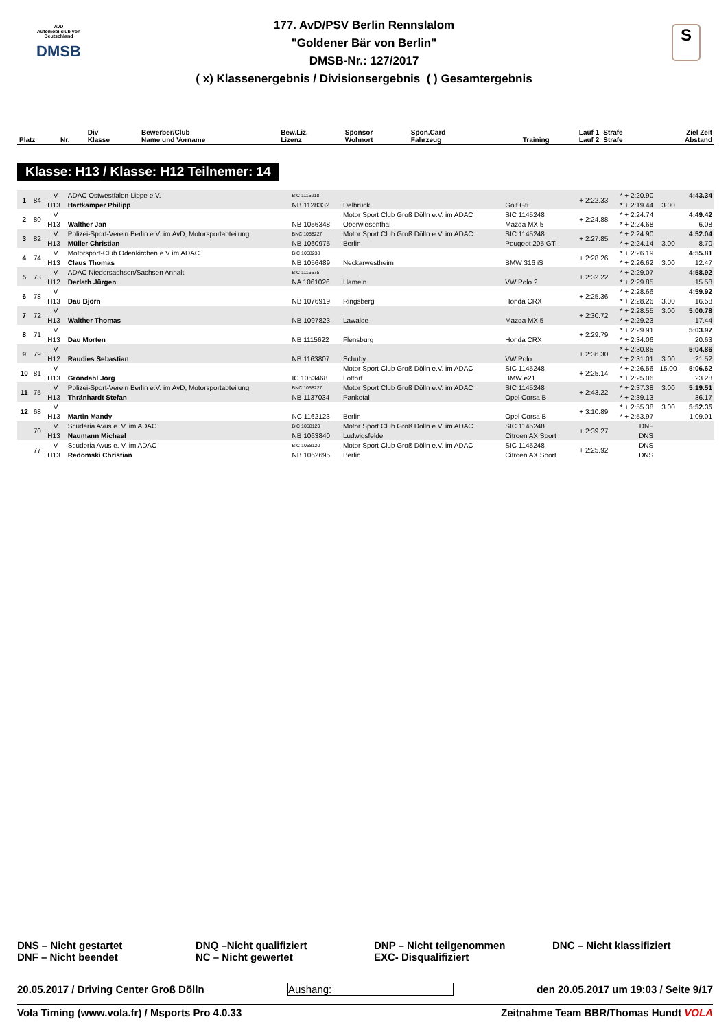AvD
Automobilclub von Deutschland
DMSB
S
177. AvD/PSV Berlin Rennslalom
"Goldener Bär von Berlin"
DMSB-Nr.: 127/2017
( x) Klassenergebnis / Divisionsergebnis ( ) Gesamtergebnis
| Platz | Nr. | Div Klasse | Bewerber/Club Name und Vorname | Bew.Liz. Lizenz | Sponsor Wohnort | Spon.Card Fahrzeug | Training | Lauf 1 Lauf 2 | Strafe Strafe | Ziel Zeit Abstand |
| --- | --- | --- | --- | --- | --- | --- | --- | --- | --- | --- |
Klasse: H13 / Klasse: H12 Teilnemer: 14
| 1 | 84 | V | ADAC Ostwestfalen-Lippe e.V. | BIC 1115218 | | | + 2:22.33 | * + 2:20.90 | | 4:43.34 |
| | | H13 | Hartkämper Philipp | NB 1128332 | Delbrück | Golf Gti | | * + 2:19.44 | 3.00 | |
| 2 | 80 | V | | | Motor Sport Club Groß Dölln e.V. im ADAC | SIC 1145248 | + 2:24.88 | * + 2:24.74 | | 4:49.42 |
| | | H13 | Walther Jan | NB 1056348 | Oberwiesenthal | Mazda MX 5 | | * + 2:24.68 | | 6.08 |
| 3 | 82 | V | Polizei-Sport-Verein Berlin e.V. im AvD, Motorsportabteilung | BNC 1058227 | Motor Sport Club Groß Dölln e.V. im ADAC | SIC 1145248 | + 2:27.85 | * + 2:24.90 | | 4:52.04 |
| | | H13 | Müller Christian | NB 1060975 | Berlin | Peugeot 205 GTi | | * + 2:24.14 | 3.00 | 8.70 |
| 4 | 74 | V | Motorsport-Club Odenkirchen e.V im ADAC | BIC 1058238 | | | + 2:28.26 | * + 2:26.19 | | 4:55.81 |
| | | H13 | Claus Thomas | NB 1056489 | Neckarwestheim | BMW 316 iS | | * + 2:26.62 | 3.00 | 12.47 |
| 5 | 73 | V | ADAC Niedersachsen/Sachsen Anhalt | BIC 1116575 | | | + 2:32.22 | * + 2:29.07 | | 4:58.92 |
| | | H12 | Derlath Jürgen | NA 1061026 | Hameln | VW Polo 2 | | * + 2:29.85 | | 15.58 |
| 6 | 78 | V | | | | | + 2:25.36 | * + 2:28.66 | | 4:59.92 |
| | | H13 | Dau Björn | NB 1076919 | Ringsberg | Honda CRX | | * + 2:28.26 | 3.00 | 16.58 |
| 7 | 72 | V | | | | | + 2:30.72 | * + 2:28.55 | 3.00 | 5:00.78 |
| | | H13 | Walther Thomas | NB 1097823 | Lawalde | Mazda MX 5 | | * + 2:29.23 | | 17.44 |
| 8 | 71 | V | | | | | + 2:29.79 | * + 2:29.91 | | 5:03.97 |
| | | H13 | Dau Morten | NB 1115622 | Flensburg | Honda CRX | | * + 2:34.06 | | 20.63 |
| 9 | 79 | V | | | | | + 2:36.30 | * + 2:30.85 | | 5:04.86 |
| | | H12 | Raudies Sebastian | NB 1163807 | Schuby | VW Polo | | * + 2:31.01 | 3.00 | 21.52 |
| 10 | 81 | V | | | Motor Sport Club Groß Dölln e.V. im ADAC | SIC 1145248 | + 2:25.14 | * + 2:26.56 | 15.00 | 5:06.62 |
| | | H13 | Gröndahl Jörg | IC 1053468 | Lottorf | BMW e21 | | * + 2:25.06 | | 23.28 |
| 11 | 75 | V | Polizei-Sport-Verein Berlin e.V. im AvD, Motorsportabteilung | BNC 1058227 | Motor Sport Club Groß Dölln e.V. im ADAC | SIC 1145248 | + 2:43.22 | * + 2:37.38 | 3.00 | 5:19.51 |
| | | H13 | Thränhardt Stefan | NB 1137034 | Panketal | Opel Corsa B | | * + 2:39.13 | | 36.17 |
| 12 | 68 | V | | | | | + 3:10.89 | * + 2:55.38 | 3.00 | 5:52.35 |
| | | H13 | Martin Mandy | NC 1162123 | Berlin | Opel Corsa B | | * + 2:53.97 | | 1:09.01 |
| | 70 | V | Scuderia Avus e. V. im ADAC | BIC 1058120 | Motor Sport Club Groß Dölln e.V. im ADAC | SIC 1145248 | + 2:39.27 | DNF | | |
| | | H13 | Naumann Michael | NB 1063840 | Ludwigsfelde | Citroen AX Sport | | DNS | | |
| | 77 | V | Scuderia Avus e. V. im ADAC | BIC 1058120 | Motor Sport Club Groß Dölln e.V. im ADAC | SIC 1145248 | + 2:25.92 | DNS | | |
| | | H13 | Redomski Christian | NB 1062695 | Berlin | Citroen AX Sport | | DNS | | |
DNS – Nicht gestartet
DNF – Nicht beendet
DNQ –Nicht qualifiziert
NC – Nicht gewertet
DNP – Nicht teilgenommen
EXC- Disqualifiziert
DNC – Nicht klassifiziert
20.05.2017 / Driving Center Groß Dölln Aushang: den 20.05.2017 um 19:03 / Seite 9/17
Vola Timing (www.vola.fr) / Msports Pro 4.0.33 Zeitnahme Team BBR/Thomas Hundt VOLA